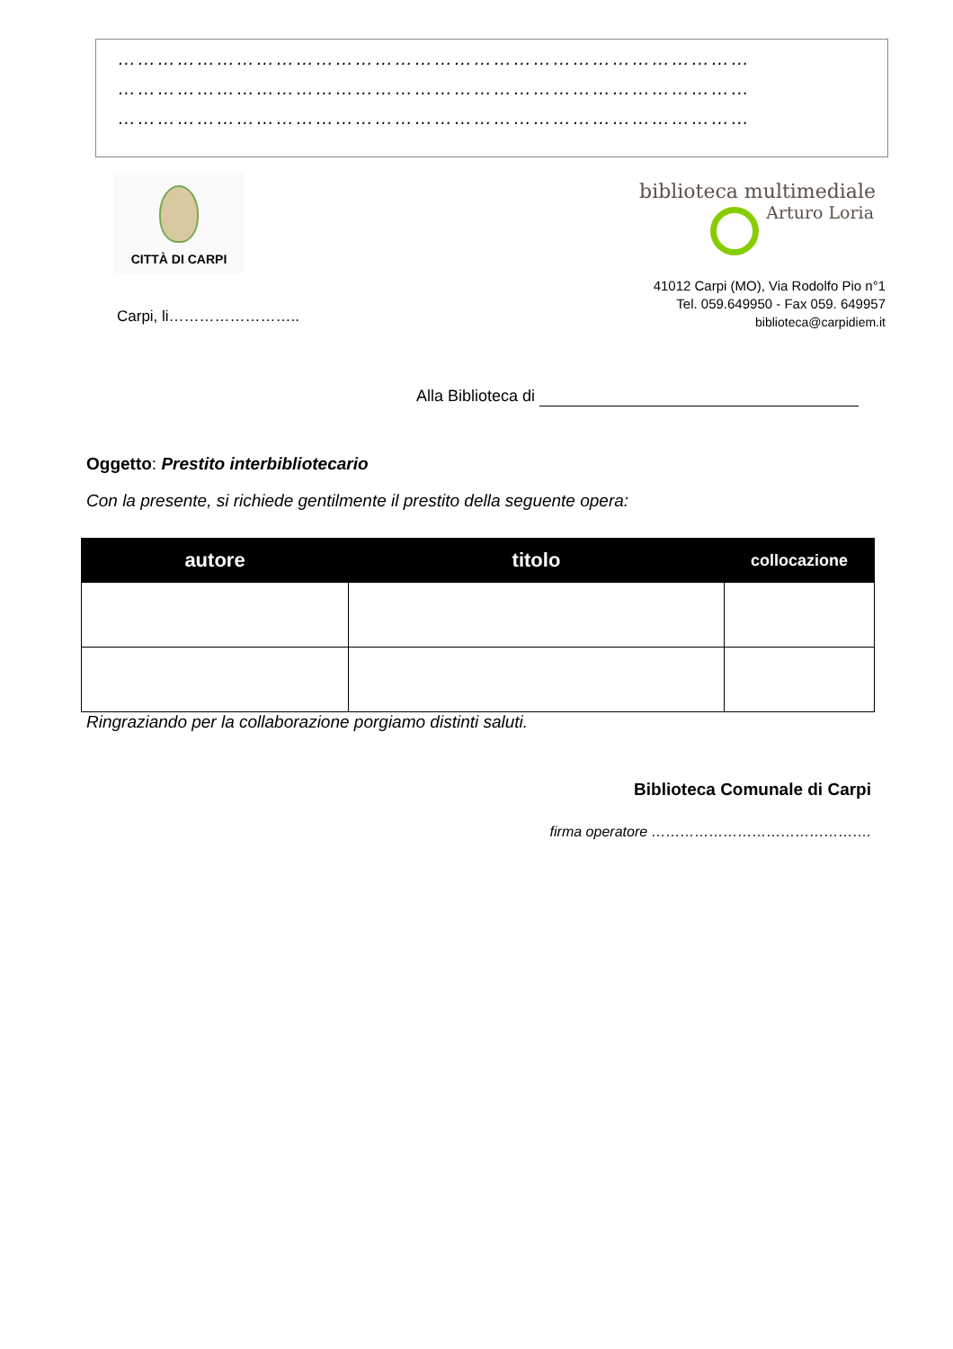……………………………………………………………………………………
……………………………………………………………………………………
……………………………………………………………………………………
CITTÀ DI CARPI
biblioteca multimediale
Arturo Loria
41012 Carpi (MO), Via Rodolfo Pio n°1
Tel. 059.649950 - Fax 059. 649957
biblioteca@carpidiem.it
Carpi, li……………………..
Alla Biblioteca di
Oggetto: Prestito interbibliotecario
Con la presente, si richiede gentilmente il prestito della seguente opera:
| autore | titolo | collocazione |
| --- | --- | --- |
Ringraziando per la collaborazione porgiamo distinti saluti.
Biblioteca Comunale di Carpi
firma operatore ……………………………………….